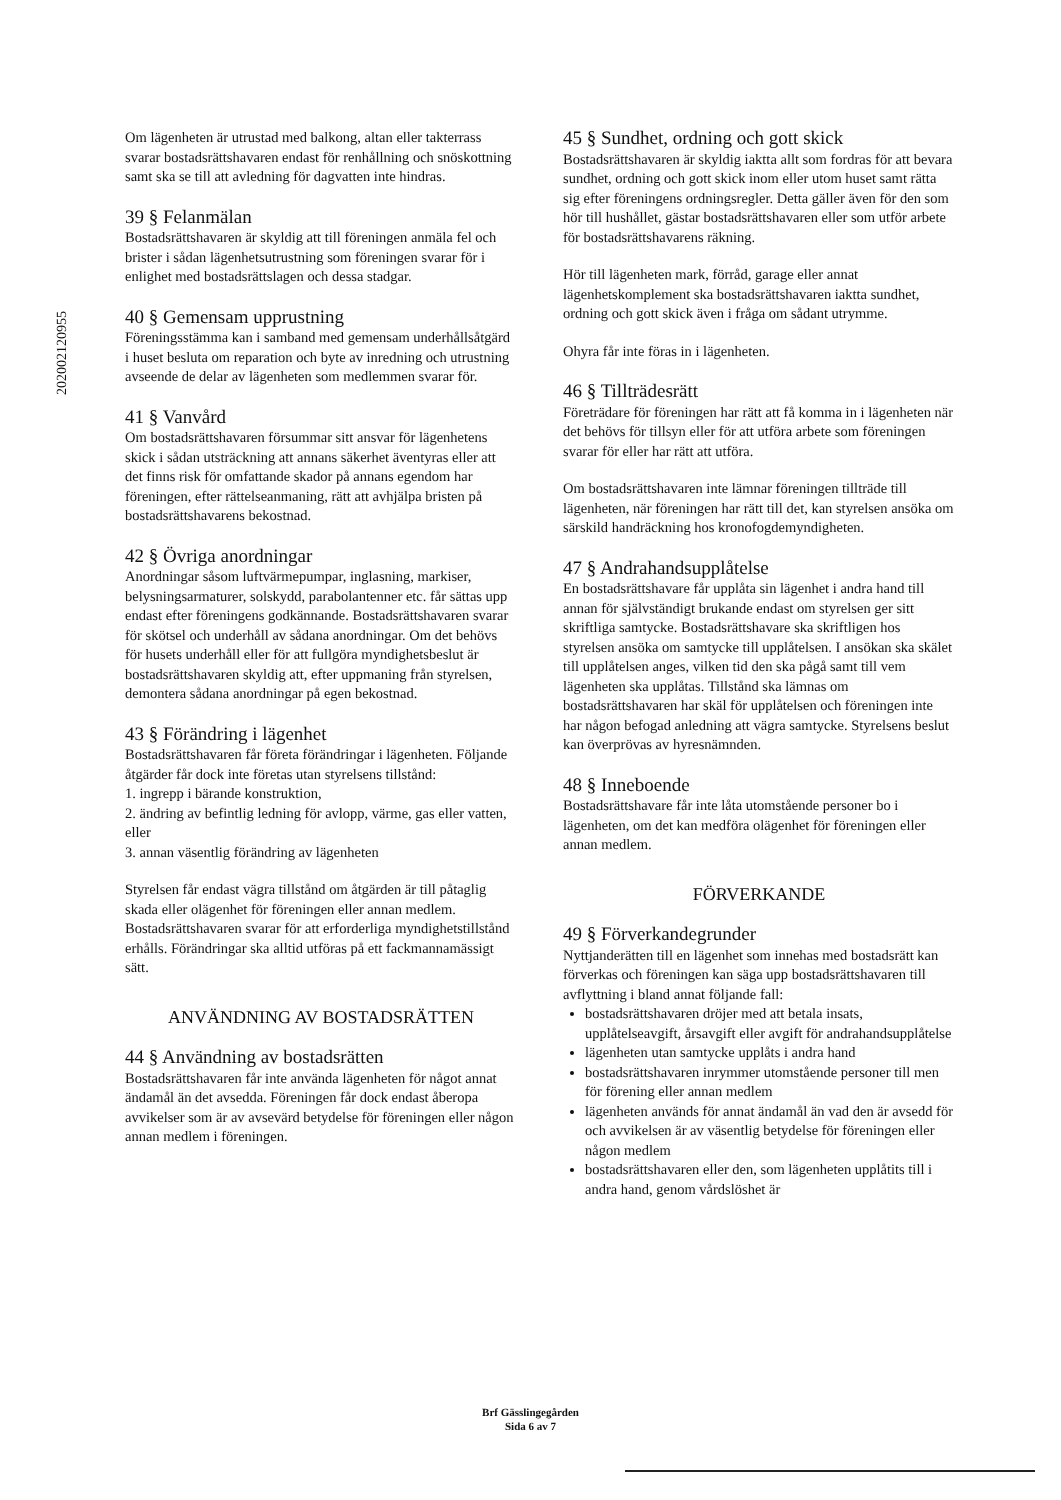202002120955
Om lägenheten är utrustad med balkong, altan eller takterrass svarar bostadsrättshavaren endast för renhållning och snöskottning samt ska se till att avledning för dagvatten inte hindras.
39 § Felanmälan
Bostadsrättshavaren är skyldig att till föreningen anmäla fel och brister i sådan lägenhetsutrustning som föreningen svarar för i enlighet med bostadsrättslagen och dessa stadgar.
40 § Gemensam upprustning
Föreningsstämma kan i samband med gemensam underhållsåtgärd i huset besluta om reparation och byte av inredning och utrustning avseende de delar av lägenheten som medlemmen svarar för.
41 § Vanvård
Om bostadsrättshavaren försummar sitt ansvar för lägenhetens skick i sådan utsträckning att annans säkerhet äventyras eller att det finns risk för omfattande skador på annans egendom har föreningen, efter rättelseanmaning, rätt att avhjälpa bristen på bostadsrättshavarens bekostnad.
42 § Övriga anordningar
Anordningar såsom luftvärmepumpar, inglasning, markiser, belysningsarmaturer, solskydd, parabolantenner etc. får sättas upp endast efter föreningens godkännande. Bostadsrättshavaren svarar för skötsel och underhåll av sådana anordningar. Om det behövs för husets underhåll eller för att fullgöra myndighetsbeslut är bostadsrättshavaren skyldig att, efter uppmaning från styrelsen, demontera sådana anordningar på egen bekostnad.
43 § Förändring i lägenhet
Bostadsrättshavaren får företa förändringar i lägenheten. Följande åtgärder får dock inte företas utan styrelsens tillstånd:
1. ingrepp i bärande konstruktion,
2. ändring av befintlig ledning för avlopp, värme, gas eller vatten, eller
3. annan väsentlig förändring av lägenheten
Styrelsen får endast vägra tillstånd om åtgärden är till påtaglig skada eller olägenhet för föreningen eller annan medlem. Bostadsrättshavaren svarar för att erforderliga myndighetstillstånd erhålls. Förändringar ska alltid utföras på ett fackmannamässigt sätt.
ANVÄNDNING AV BOSTADSRÄTTEN
44 § Användning av bostadsrätten
Bostadsrättshavaren får inte använda lägenheten för något annat ändamål än det avsedda. Föreningen får dock endast åberopa avvikelser som är av avsevärd betydelse för föreningen eller någon annan medlem i föreningen.
45 § Sundhet, ordning och gott skick
Bostadsrättshavaren är skyldig iaktta allt som fordras för att bevara sundhet, ordning och gott skick inom eller utom huset samt rätta sig efter föreningens ordningsregler. Detta gäller även för den som hör till hushållet, gästar bostadsrättshavaren eller som utför arbete för bostadsrättshavarens räkning.
Hör till lägenheten mark, förråd, garage eller annat lägenhetskomplement ska bostadsrättshavaren iaktta sundhet, ordning och gott skick även i fråga om sådant utrymme.
Ohyra får inte föras in i lägenheten.
46 § Tillträdesrätt
Företrädare för föreningen har rätt att få komma in i lägenheten när det behövs för tillsyn eller för att utföra arbete som föreningen svarar för eller har rätt att utföra.
Om bostadsrättshavaren inte lämnar föreningen tillträde till lägenheten, när föreningen har rätt till det, kan styrelsen ansöka om särskild handräckning hos kronofogdemyndigheten.
47 § Andrahandsupplåtelse
En bostadsrättshavare får upplåta sin lägenhet i andra hand till annan för självständigt brukande endast om styrelsen ger sitt skriftliga samtycke. Bostadsrättshavare ska skriftligen hos styrelsen ansöka om samtycke till upplåtelsen. I ansökan ska skälet till upplåtelsen anges, vilken tid den ska pågå samt till vem lägenheten ska upplåtas. Tillstånd ska lämnas om bostadsrättshavaren har skäl för upplåtelsen och föreningen inte har någon befogad anledning att vägra samtycke. Styrelsens beslut kan överprövas av hyresnämnden.
48 § Inneboende
Bostadsrättshavare får inte låta utomstående personer bo i lägenheten, om det kan medföra olägenhet för föreningen eller annan medlem.
FÖRVERKANDE
49 § Förverkandegrunder
Nyttjanderätten till en lägenhet som innehas med bostadsrätt kan förverkas och föreningen kan säga upp bostadsrättshavaren till avflyttning i bland annat följande fall:
bostadsrättshavaren dröjer med att betala insats, upplåtelseavgift, årsavgift eller avgift för andrahandsupplåtelse
lägenheten utan samtycke upplåts i andra hand
bostadsrättshavaren inrymmer utomstående personer till men för förening eller annan medlem
lägenheten används för annat ändamål än vad den är avsedd för och avvikelsen är av väsentlig betydelse för föreningen eller någon medlem
bostadsrättshavaren eller den, som lägenheten upplåtits till i andra hand, genom vårdslöshet är
Brf Gässlingegården
Sida 6 av 7